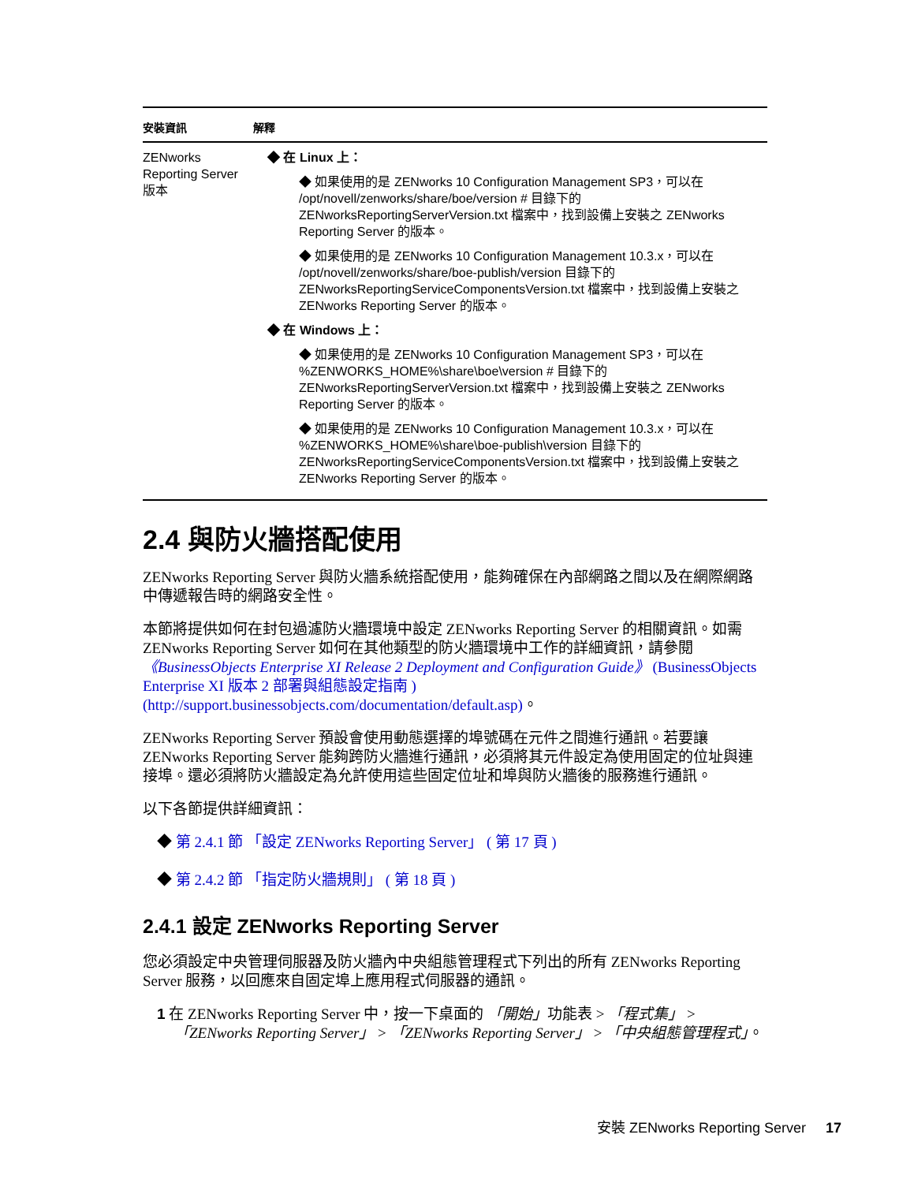| 安裝資訊 | 解釋 |
| --- | --- |
| ZENworks Reporting Server 版本 | ◆ 在 Linux 上： ◆ 如果使用的是 ZENworks 10 Configuration Management SP3，可以在 /opt/novell/zenworks/share/boe/version # 目錄下的 ZENworksReportingServerVersion.txt 檔案中，找到設備上安裝之 ZENworks Reporting Server 的版本。 ◆ 如果使用的是 ZENworks 10 Configuration Management 10.3.x，可以在 /opt/novell/zenworks/share/boe-publish/version 目錄下的 ZENworksReportingServiceComponentsVersion.txt 檔案中，找到設備上安裝之 ZENworks Reporting Server 的版本。 ◆ 在 Windows 上： ◆ 如果使用的是 ZENworks 10 Configuration Management SP3，可以在 %ZENWORKS_HOME%\share\boe\version # 目錄下的 ZENworksReportingServerVersion.txt 檔案中，找到設備上安裝之 ZENworks Reporting Server 的版本。 ◆ 如果使用的是 ZENworks 10 Configuration Management 10.3.x，可以在 %ZENWORKS_HOME%\share\boe-publish\version 目錄下的 ZENworksReportingServiceComponentsVersion.txt 檔案中，找到設備上安裝之 ZENworks Reporting Server 的版本。 |
2.4 與防火牆搭配使用
ZENworks Reporting Server 與防火牆系統搭配使用，能夠確保在內部網路之間以及在網際網路中傳遞報告時的網路安全性。
本節將提供如何在封包過濾防火牆環境中設定 ZENworks Reporting Server 的相關資訊。如需 ZENworks Reporting Server 如何在其他類型的防火牆環境中工作的詳細資訊，請參閱 《BusinessObjects Enterprise XI Release 2 Deployment and Configuration Guide》 (BusinessObjects Enterprise XI 版本 2 部署與組態設定指南 ) (http://support.businessobjects.com/documentation/default.asp)。
ZENworks Reporting Server 預設會使用動態選擇的埠號碼在元件之間進行通訊。若要讓 ZENworks Reporting Server 能夠跨防火牆進行通訊，必須將其元件設定為使用固定的位址與連接埠。還必須將防火牆設定為允許使用這些固定位址和埠與防火牆後的服務進行通訊。
以下各節提供詳細資訊：
◆ 第 2.4.1 節 「設定 ZENworks Reporting Server」 ( 第 17 頁 )
◆ 第 2.4.2 節 「指定防火牆規則」 ( 第 18 頁 )
2.4.1 設定 ZENworks Reporting Server
您必須設定中央管理伺服器及防火牆內中央組態管理程式下列出的所有 ZENworks Reporting Server 服務，以回應來自固定埠上應用程式伺服器的通訊。
1 在 ZENworks Reporting Server 中，按一下桌面的 「開始」功能表 > 「程式集」 > 「ZENworks Reporting Server」 > 「ZENworks Reporting Server」 > 「中央組態管理程式」。
安裝 ZENworks Reporting Server 17